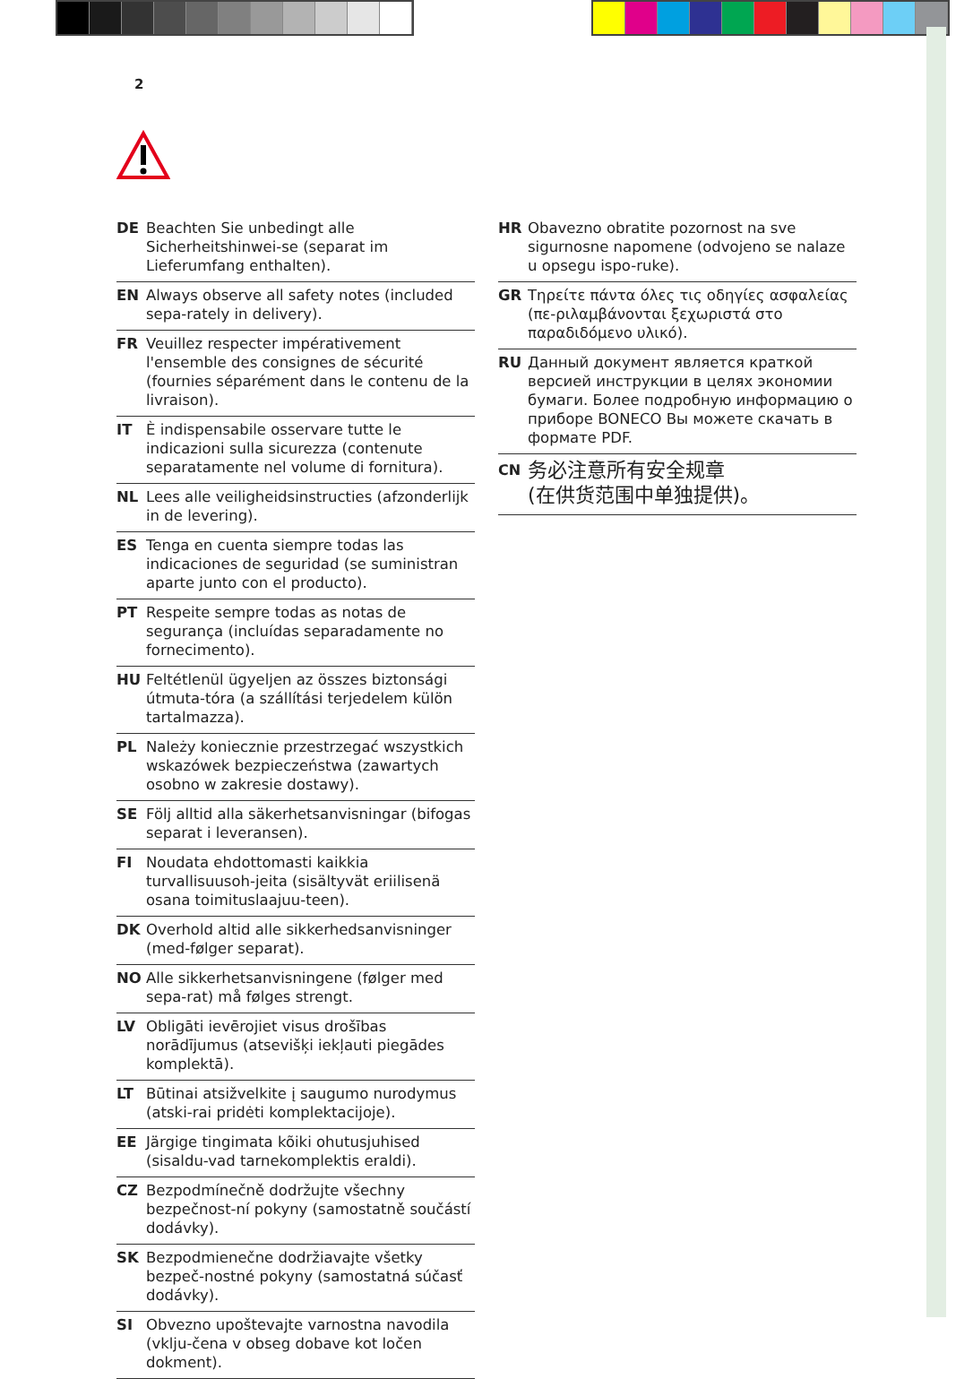2
DE Beachten Sie unbedingt alle Sicherheitshinwei-se (separat im Lieferumfang enthalten).
EN Always observe all safety notes (included sepa-rately in delivery).
FR Veuillez respecter impérativement l'ensemble des consignes de sécurité (fournies séparément dans le contenu de la livraison).
IT È indispensabile osservare tutte le indicazioni sulla sicurezza (contenute separatamente nel volume di fornitura).
NL Lees alle veiligheidsinstructies (afzonderlijk in de levering).
ES Tenga en cuenta siempre todas las indicaciones de seguridad (se suministran aparte junto con el producto).
PT Respeite sempre todas as notas de segurança (incluídas separadamente no fornecimento).
HU Feltétlenül ügyeljen az összes biztonsági útmuta-tóra (a szállítási terjedelem külön tartalmazza).
PL Należy koniecznie przestrzegać wszystkich wskazówek bezpieczeństwa (zawartych osobno w zakresie dostawy).
SE Följ alltid alla säkerhetsanvisningar (bifogas separat i leveransen).
FI Noudata ehdottomasti kaikkia turvallisuusoh-jeita (sisältyvät eriilisenä osana toimituslaajuu-teen).
DK Overhold altid alle sikkerhedsanvisninger (med-følger separat).
NO Alle sikkerhetsanvisningene (følger med sepa-rat) må følges strengt.
LV Obligāti ievērojiet visus drošības norādījumus (atsevišķi iekļauti piegādes komplektā).
LT Būtinai atsižvelkite į saugumo nurodymus (atski-rai pridėti komplektacijoje).
EE Järgige tingimata kõiki ohutusjuhised (sisaldu-vad tarnekomplektis eraldi).
CZ Bezpodmínečně dodržujte všechny bezpečnost-ní pokyny (samostatně součástí dodávky).
SK Bezpodmienečne dodržiavajte všetky bezpeč-nostné pokyny (samostatná súčasť dodávky).
SI Obvezno upoštevajte varnostna navodila (vklju-čena v obseg dobave kot ločen dokment).
HR Obavezno obratite pozornost na sve sigurnosne napomene (odvojeno se nalaze u opsegu ispo-ruke).
GR Τηρείτε πάντα όλες τις οδηγίες ασφαλείας (πε-ριλαμβάνονται ξεχωριστά στο παραδιδόμενο υλικό).
RU Данный документ является краткой версией инструкции в целях экономии бумаги. Более подробную информацию о приборе BONECO Вы можете скачать в формате PDF.
CN 务必注意所有安全规章
(在供货范围中单独提供)。